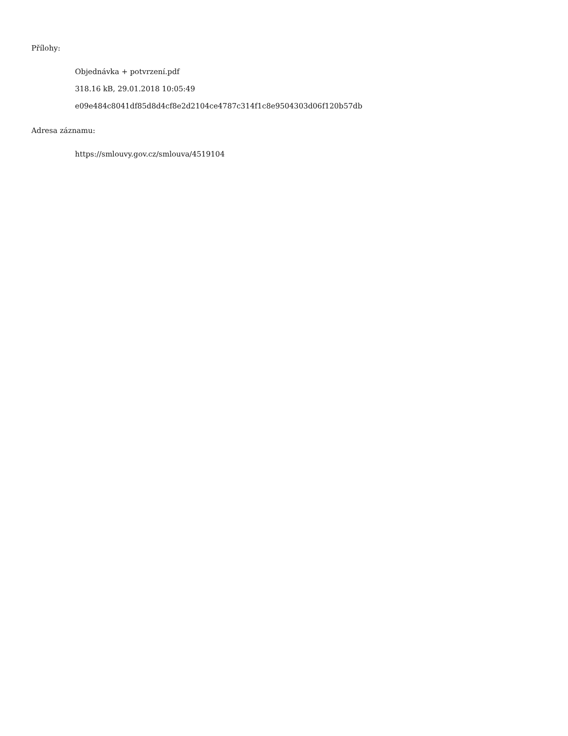Přílohy:
Objednávka + potvrzení.pdf
318.16 kB, 29.01.2018 10:05:49
e09e484c8041df85d8d4cf8e2d2104ce4787c314f1c8e9504303d06f120b57db
Adresa záznamu:
https://smlouvy.gov.cz/smlouva/4519104